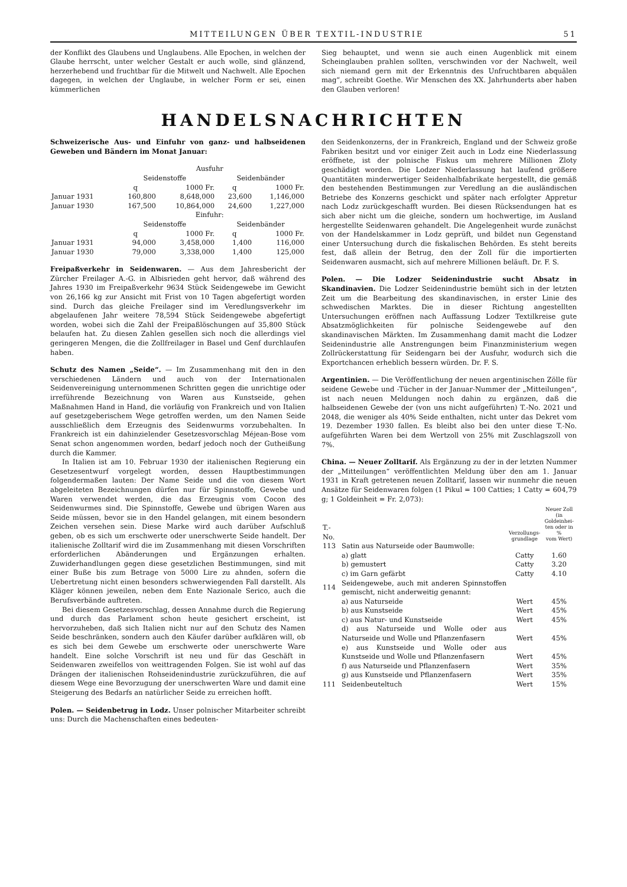MITTEILUNGEN ÜBER TEXTIL-INDUSTRIE 51
der Konflikt des Glaubens und Unglaubens. Alle Epochen, in welchen der Glaube herrscht, unter welcher Gestalt er auch wolle, sind glänzend, herzerhebend und fruchtbar für die Mitwelt und Nachwelt. Alle Epochen dagegen, in welchen der Unglaube, in welcher Form er sei, einen kümmerlichen
Sieg behauptet, und wenn sie auch einen Augenblick mit einem Scheinglauben prahlen sollten, verschwinden vor der Nachwelt, weil sich niemand gern mit der Erkenntnis des Unfruchtbaren abquälen mag“, schreibt Goethe. Wir Menschen des XX. Jahrhunderts aber haben den Glauben verloren!
HANDELSNACHRICHTEN
Schweizerische Aus- und Einfuhr von ganz- und halbseidenen Geweben und Bändern im Monat Januar:
| | Ausfuhr | | | |
| --- | --- | --- | --- | --- |
| | Seidenstoffe | | Seidenbänder | |
| | q | 1000 Fr. | q | 1000 Fr. |
| Januar 1931 | 160,800 | 8,648,000 | 23,600 | 1,146,000 |
| Januar 1930 | 167,500 | 10,864,000 | 24,600 | 1,227,000 |
| | Einfuhr: | | | |
| | Seidenstoffe | | Seidenbänder | |
| | q | 1000 Fr. | q | 1000 Fr. |
| Januar 1931 | 94,000 | 3,458,000 | 1,400 | 116,000 |
| Januar 1930 | 79,000 | 3,338,000 | 1,400 | 125,000 |
Freipaßverkehr in Seidenwaren. — Aus dem Jahresbericht der Zürcher Freilager A.-G. in Albisrieden geht hervor, daß während des Jahres 1930 im Freipaßverkehr 9634 Stück Seidengewebe im Gewicht von 26,166 kg zur Ansicht mit Frist von 10 Tagen abgefertigt worden sind. Durch das gleiche Freilager sind im Veredlungsverkehr im abgelaufenen Jahr weitere 78,594 Stück Seidengewebe abgefertigt worden, wobei sich die Zahl der Freipaßlöschungen auf 35,800 Stück belaufen hat. Zu diesen Zahlen gesellen sich noch die allerdings viel geringeren Mengen, die die Zollfreilager in Basel und Genf durchlaufen haben.
Schutz des Namen „Seide“. — Im Zusammenhang mit den in den verschiedenen Ländern und auch von der Internationalen Seidenvereinigung unternommenen Schritten gegen die unrichtige oder irreführende Bezeichnung von Waren aus Kunstseide, gehen Maßnahmen Hand in Hand, die vorläufig von Frankreich und von Italien auf gesetzgeberischem Wege getroffen werden, um den Namen Seide ausschließlich dem Erzeugnis des Seidenwurms vorzubehalten. In Frankreich ist ein dahinzielender Gesetzesvorschlag Méjean-Bose vom Senat schon angenommen worden, bedarf jedoch noch der Gutheißung durch die Kammer.
In Italien ist am 10. Februar 1930 der italienischen Regierung ein Gesetzesentwurf vorgelegt worden, dessen Hauptbestimmungen folgendermaßen lauten: Der Name Seide und die von diesem Wort abgeleiteten Bezeichnungen dürfen nur für Spinnstoffe, Gewebe und Waren verwendet werden, die das Erzeugnis vom Cocon des Seidenwurmes sind. Die Spinnstoffe, Gewebe und übrigen Waren aus Seide müssen, bevor sie in den Handel gelangen, mit einem besondern Zeichen versehen sein. Diese Marke wird auch darüber Aufschluß geben, ob es sich um erschwerte oder unerschwerte Seide handelt. Der italienische Zolltarif wird die im Zusammenhang mit diesen Vorschriften erforderlichen Abänderungen und Ergänzungen erhalten. Zuwiderhandlungen gegen diese gesetzlichen Bestimmungen, sind mit einer Buße bis zum Betrage von 5000 Lire zu ahnden, sofern die Uebertretung nicht einen besonders schwerwiegenden Fall darstellt. Als Kläger können jeweilen, neben dem Ente Nazionale Serico, auch die Berufsverbände auftreten.
Bei diesem Gesetzesvorschlag, dessen Annahme durch die Regierung und durch das Parlament schon heute gesichert erscheint, ist hervorzuheben, daß sich Italien nicht nur auf den Schutz des Namen Seide beschränken, sondern auch den Käufer darüber aufklären will, ob es sich bei dem Gewebe um erschwerte oder unerschwerte Ware handelt. Eine solche Vorschrift ist neu und für das Geschäft in Seidenwaren zweifellos von weittragenden Folgen. Sie ist wohl auf das Drängen der italienischen Rohseidenindustrie zurückzuführen, die auf diesem Wege eine Bevorzugung der unerschwerten Ware und damit eine Steigerung des Bedarfs an natürlicher Seide zu erreichen hofft.
Polen. — Seidenbetrug in Lodz. Unser polnischer Mitarbeiter schreibt uns: Durch die Machenschaften eines bedeuten-
den Seidenkonzerns, der in Frankreich, England und der Schweiz große Fabriken besitzt und vor einiger Zeit auch in Lodz eine Niederlassung eröffnete, ist der polnische Fiskus um mehrere Millionen Zloty geschädigt worden. Die Lodzer Niederlassung hat laufend größere Quantitäten minderwertiger Seidenhalbfabrikate hergestellt, die gemäß den bestehenden Bestimmungen zur Veredlung an die ausländischen Betriebe des Konzerns geschickt und später nach erfolgter Appretur nach Lodz zurückgeschafft wurden. Bei diesen Rücksendungen hat es sich aber nicht um die gleiche, sondern um hochwertige, im Ausland hergestellte Seidenwaren gehandelt. Die Angelegenheit wurde zunächst von der Handelskammer in Lodz geprüft, und bildet nun Gegenstand einer Untersuchung durch die fiskalischen Behörden. Es steht bereits fest, daß allein der Betrug, den der Zoll für die importierten Seidenwaren ausmacht, sich auf mehrere Millionen beläuft. Dr. F. S.
Polen. — Die Lodzer Seidenindustrie sucht Absatz in Skandinavien. Die Lodzer Seidenindustrie bemüht sich in der letzten Zeit um die Bearbeitung des skandinavischen, in erster Linie des schwedischen Marktes. Die in dieser Richtung angestellten Untersuchungen eröffnen nach Auffassung Lodzer Textilkreise gute Absatzmöglichkeiten für polnische Seidengewebe auf den skandinavischen Märkten. Im Zusammenhang damit macht die Lodzer Seidenindustrie alle Anstrengungen beim Finanzministerium wegen Zollrückerstattung für Seidengarn bei der Ausfuhr, wodurch sich die Exportchancen erheblich bessern würden. Dr. F. S.
Argentinien. — Die Veröffentlichung der neuen argentinischen Zölle für seidene Gewebe und -Tücher in der Januar-Nummer der „Mitteilungen“, ist nach neuen Meldungen noch dahin zu ergänzen, daß die halbseidenen Gewebe der (von uns nicht aufgeführten) T.-No. 2021 und 2048, die weniger als 40% Seide enthalten, nicht unter das Dekret vom 19. Dezember 1930 fallen. Es bleibt also bei den unter diese T.-No. aufgeführten Waren bei dem Wertzoll von 25% mit Zuschlagszoll von 7%.
China. — Neuer Zolltarif. Als Ergänzung zu der in der letzten Nummer der „Mitteilungen“ veröffentlichten Meldung über den am 1. Januar 1931 in Kraft getretenen neuen Zolltarif, lassen wir nunmehr die neuen Ansätze für Seidenwaren folgen (1 Pikul = 100 Catties; 1 Catty = 604,79 g; 1 Goldeinheit = Fr. 2,073):
| T.-No. | | Verzollungs- grundlage | Neuer Zoll (in Goldeinhei- ten oder in % vom Wert) |
| --- | --- | --- | --- |
| 113 | Satin aus Naturseide oder Baumwolle: | | |
| | a) glatt | Catty | 1.60 |
| | b) gemustert | Catty | 3.20 |
| | c) im Garn gefärbt | Catty | 4.10 |
| 114 | Seidengewebe, auch mit anderen Spinnstoffen gemischt, nicht anderweitig genannt: | | |
| | a) aus Naturseide | Wert | 45% |
| | b) aus Kunstseide | Wert | 45% |
| | c) aus Natur- und Kunstseide | Wert | 45% |
| | d) aus Naturseide und Wolle oder aus Naturseide und Wolle und Pflanzenfasern | Wert | 45% |
| | e) aus Kunstseide und Wolle oder aus Kunstseide und Wolle und Pflanzenfasern | Wert | 45% |
| | f) aus Naturseide und Pflanzenfasern | Wert | 35% |
| | g) aus Kunstseide und Pflanzenfasern | Wert | 35% |
| 111 | Seidenbeuteltuch | Wert | 15% |